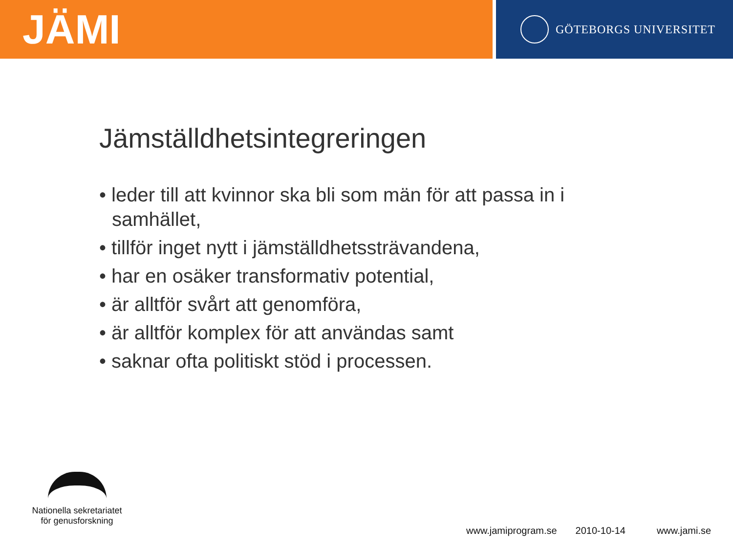JÄMI
GÖTEBORGS UNIVERSITET
Jämställdhetsintegreringen
• leder till att kvinnor ska bli som män för att passa in i samhället,
• tillför inget nytt i jämställdhetssträvandena,
• har en osäker transformativ potential,
• är alltför svårt att genomföra,
• är alltför komplex för att användas samt
• saknar ofta politiskt stöd i processen.
Nationella sekretariatet
för genusforskning
www.jamiprogram.se 2010-10-14 www.jami.se